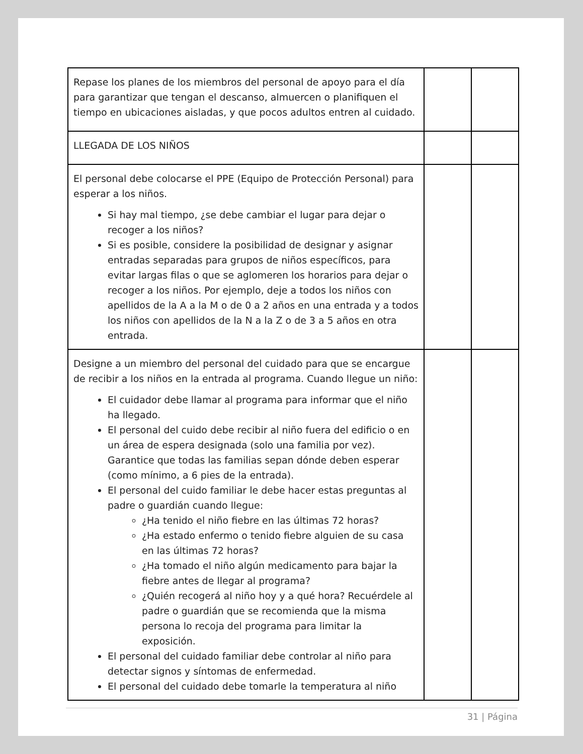| Repase los planes de los miembros del personal de apoyo para el día para garantizar que tengan el descanso, almuercen o planifiquen el tiempo en ubicaciones aisladas, y que pocos adultos entren al cuidado. | | |
| LLEGADA DE LOS NIÑOS | | |
| El personal debe colocarse el PPE (Equipo de Protección Personal) para esperar a los niños. Si hay mal tiempo, ¿se debe cambiar el lugar para dejar o recoger a los niños? Si es posible, considere la posibilidad de designar y asignar entradas separadas para grupos de niños específicos, para evitar largas filas o que se aglomeren los horarios para dejar o recoger a los niños. Por ejemplo, deje a todos los niños con apellidos de la A a la M o de 0 a 2 años en una entrada y a todos los niños con apellidos de la N a la Z o de 3 a 5 años en otra entrada. | | |
| Designe a un miembro del personal del cuidado para que se encargue de recibir a los niños en la entrada al programa. Cuando llegue un niño: El cuidador debe llamar al programa para informar que el niño ha llegado. El personal del cuido debe recibir al niño fuera del edificio o en un área de espera designada (solo una familia por vez). Garantice que todas las familias sepan dónde deben esperar (como mínimo, a 6 pies de la entrada). El personal del cuido familiar le debe hacer estas preguntas al padre o guardián cuando llegue: ¿Ha tenido el niño fiebre en las últimas 72 horas? ¿Ha estado enfermo o tenido fiebre alguien de su casa en las últimas 72 horas? ¿Ha tomado el niño algún medicamento para bajar la fiebre antes de llegar al programa? ¿Quién recogerá al niño hoy y a qué hora? Recuérdele al padre o guardián que se recomienda que la misma persona lo recoja del programa para limitar la exposición. El personal del cuidado familiar debe controlar al niño para detectar signos y síntomas de enfermedad. El personal del cuidado debe tomarle la temperatura al niño | | |
31 | Página